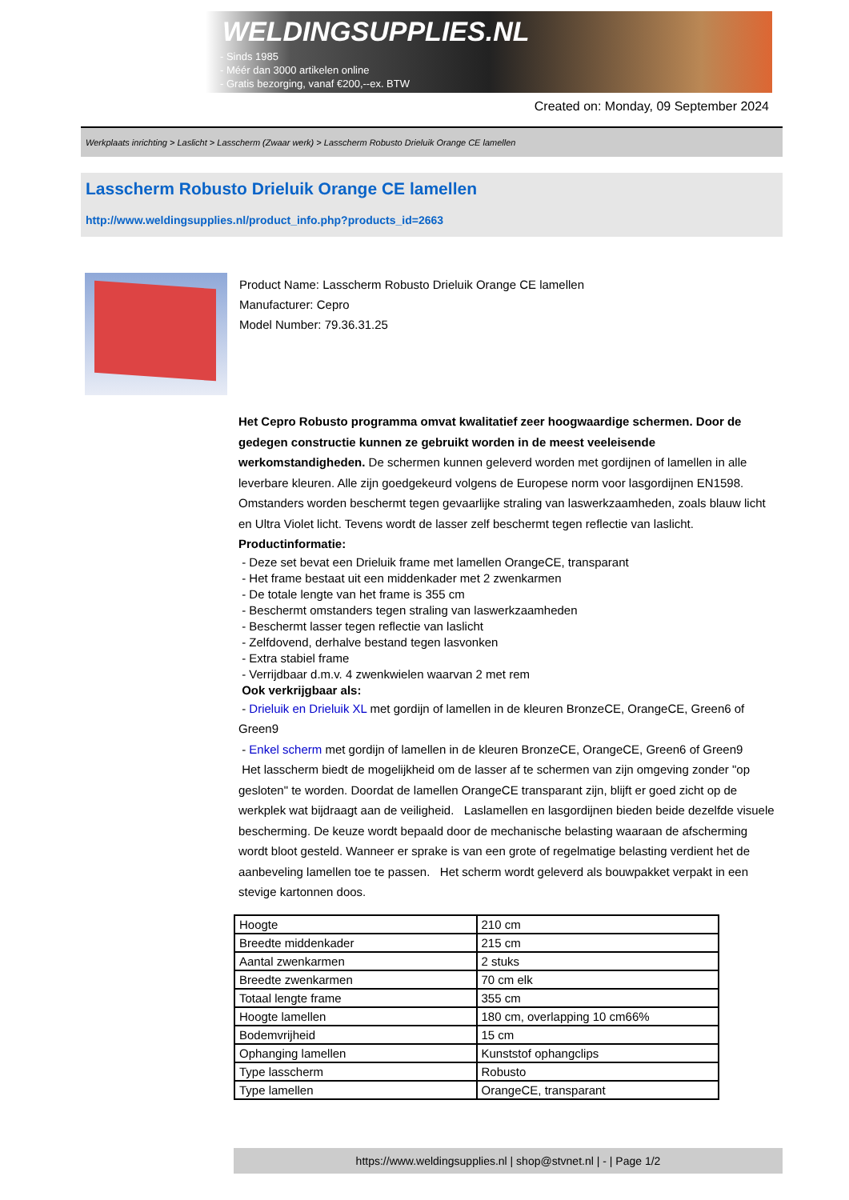WELDINGSUPPLIES.NL
- Sinds 1985
- Méér dan 3000 artikelen online
- Gratis bezorging, vanaf €200,--ex. BTW
Created on: Monday, 09 September 2024
Werkplaats inrichting > Laslicht > Lasscherm (Zwaar werk) > Lasscherm Robusto Drieluik Orange CE lamellen
Lasscherm Robusto Drieluik Orange CE lamellen
http://www.weldingsupplies.nl/product_info.php?products_id=2663
Product Name: Lasscherm Robusto Drieluik Orange CE lamellen
Manufacturer: Cepro
Model Number: 79.36.31.25
Het Cepro Robusto programma omvat kwalitatief zeer hoogwaardige schermen. Door de gedegen constructie kunnen ze gebruikt worden in de meest veeleisende werkomstandigheden. De schermen kunnen geleverd worden met gordijnen of lamellen in alle leverbare kleuren. Alle zijn goedgekeurd volgens de Europese norm voor lasgordijnen EN1598. Omstanders worden beschermt tegen gevaarlijke straling van laswerkzaamheden, zoals blauw licht en Ultra Violet licht. Tevens wordt de lasser zelf beschermt tegen reflectie van laslicht. Productinformatie:
- Deze set bevat een Drieluik frame met lamellen OrangeCE, transparant
- Het frame bestaat uit een middenkader met 2 zwenkarmen
- De totale lengte van het frame is 355 cm
- Beschermt omstanders tegen straling van laswerkzaamheden
- Beschermt lasser tegen reflectie van laslicht
- Zelfdovend, derhalve bestand tegen lasvonken
- Extra stabiel frame
- Verrijdbaar d.m.v. 4 zwenkwielen waarvan 2 met rem
Ook verkrijgbaar als:
- Drieluik en Drieluik XL met gordijn of lamellen in de kleuren BronzeCE, OrangeCE, Green6 of Green9
- Enkel scherm met gordijn of lamellen in de kleuren BronzeCE, OrangeCE, Green6 of Green9
Het lasscherm biedt de mogelijkheid om de lasser af te schermen van zijn omgeving zonder "op gesloten" te worden. Doordat de lamellen OrangeCE transparant zijn, blijft er goed zicht op de werkplek wat bijdraagt aan de veiligheid. Laslamellen en lasgordijnen bieden beide dezelfde visuele bescherming. De keuze wordt bepaald door de mechanische belasting waaraan de afscherming wordt bloot gesteld. Wanneer er sprake is van een grote of regelmatige belasting verdient het de aanbeveling lamellen toe te passen. Het scherm wordt geleverd als bouwpakket verpakt in een stevige kartonnen doos.
| Hoogte | 210 cm |
| Breedte middenkader | 215 cm |
| Aantal zwenkarmen | 2 stuks |
| Breedte zwenkarmen | 70 cm elk |
| Totaal lengte frame | 355 cm |
| Hoogte lamellen | 180 cm, overlapping 10 cm66% |
| Bodemvrijheid | 15 cm |
| Ophanging lamellen | Kunststof ophangclips |
| Type lasscherm | Robusto |
| Type lamellen | OrangeCE, transparant |
https://www.weldingsupplies.nl | shop@stvnet.nl | - | Page 1/2